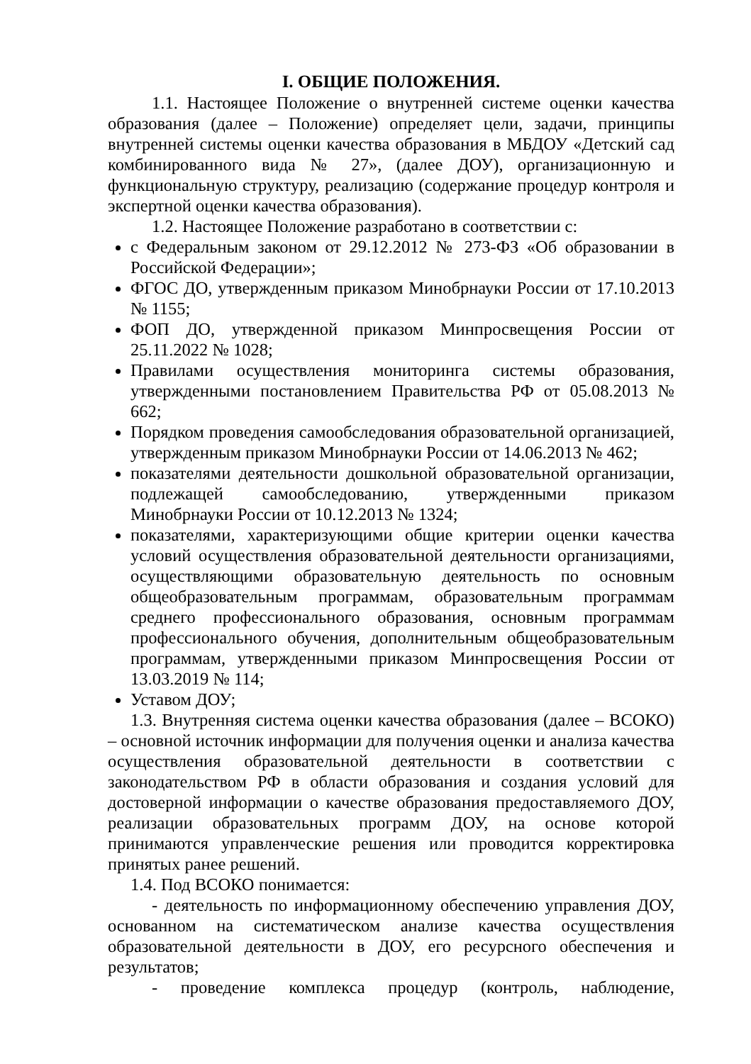I. ОБЩИЕ ПОЛОЖЕНИЯ.
1.1. Настоящее Положение о внутренней системе оценки качества образования (далее – Положение) определяет цели, задачи, принципы внутренней системы оценки качества образования в МБДОУ «Детский сад комбинированного вида № 27», (далее ДОУ), организационную и функциональную структуру, реализацию (содержание процедур контроля и экспертной оценки качества образования).
1.2. Настоящее Положение разработано в соответствии с:
с Федеральным законом от 29.12.2012 № 273-ФЗ «Об образовании в Российской Федерации»;
ФГОС ДО, утвержденным приказом Минобрнауки России от 17.10.2013 № 1155;
ФОП ДО, утвержденной приказом Минпросвещения России от 25.11.2022 № 1028;
Правилами осуществления мониторинга системы образования, утвержденными постановлением Правительства РФ от 05.08.2013 № 662;
Порядком проведения самообследования образовательной организацией, утвержденным приказом Минобрнауки России от 14.06.2013 № 462;
показателями деятельности дошкольной образовательной организации, подлежащей самообследованию, утвержденными приказом Минобрнауки России от 10.12.2013 № 1324;
показателями, характеризующими общие критерии оценки качества условий осуществления образовательной деятельности организациями, осуществляющими образовательную деятельность по основным общеобразовательным программам, образовательным программам среднего профессионального образования, основным программам профессионального обучения, дополнительным общеобразовательным программам, утвержденными приказом Минпросвещения России от 13.03.2019 № 114;
Уставом ДОУ;
1.3. Внутренняя система оценки качества образования (далее – ВСОКО) – основной источник информации для получения оценки и анализа качества осуществления образовательной деятельности в соответствии с законодательством РФ в области образования и создания условий для достоверной информации о качестве образования предоставляемого ДОУ, реализации образовательных программ ДОУ, на основе которой принимаются управленческие решения или проводится корректировка принятых ранее решений.
1.4. Под ВСОКО понимается:
- деятельность по информационному обеспечению управления ДОУ, основанном на систематическом анализе качества осуществления образовательной деятельности в ДОУ, его ресурсного обеспечения и результатов;
- проведение комплекса процедур (контроль, наблюдение,